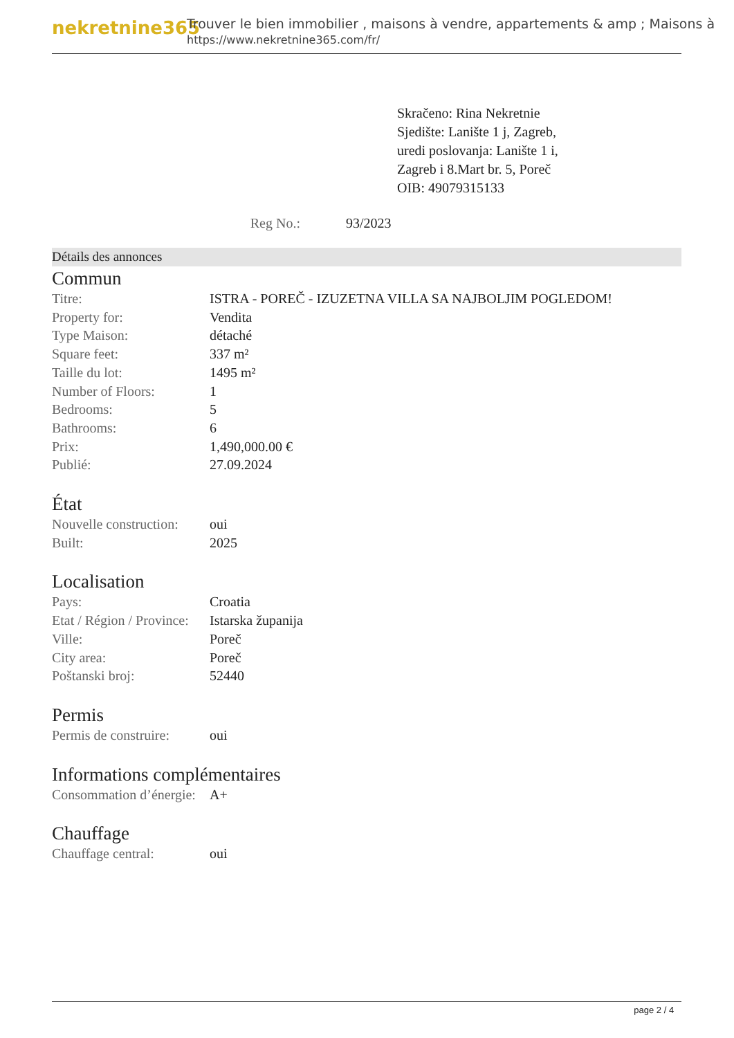nekretnine365
Trouver le bien immobilier , maisons à vendre, appartements & amp ; Maisons à
https://www.nekretnine365.com/fr/
Skračeno: Rina Nekretnie
Sjedište: Lanište 1 j, Zagreb,
uredi poslovanja: Lanište 1 i,
Zagreb i 8.Mart br. 5, Poreč
OIB: 49079315133
Reg No.: 93/2023
Détails des annonces
Commun
| Titre: | ISTRA - POREČ - IZUZETNA VILLA SA NAJBOLJIM POGLEDOM! |
| Property for: | Vendita |
| Type Maison: | détaché |
| Square feet: | 337 m² |
| Taille du lot: | 1495 m² |
| Number of Floors: | 1 |
| Bedrooms: | 5 |
| Bathrooms: | 6 |
| Prix: | 1,490,000.00 € |
| Publié: | 27.09.2024 |
État
| Nouvelle construction: | oui |
| Built: | 2025 |
Localisation
| Pays: | Croatia |
| Etat / Région / Province: | Istarska županija |
| Ville: | Poreč |
| City area: | Poreč |
| Poštanski broj: | 52440 |
Permis
| Permis de construire: | oui |
Informations complémentaires
| Consommation d’énergie: | A+ |
Chauffage
| Chauffage central: | oui |
page 2 / 4